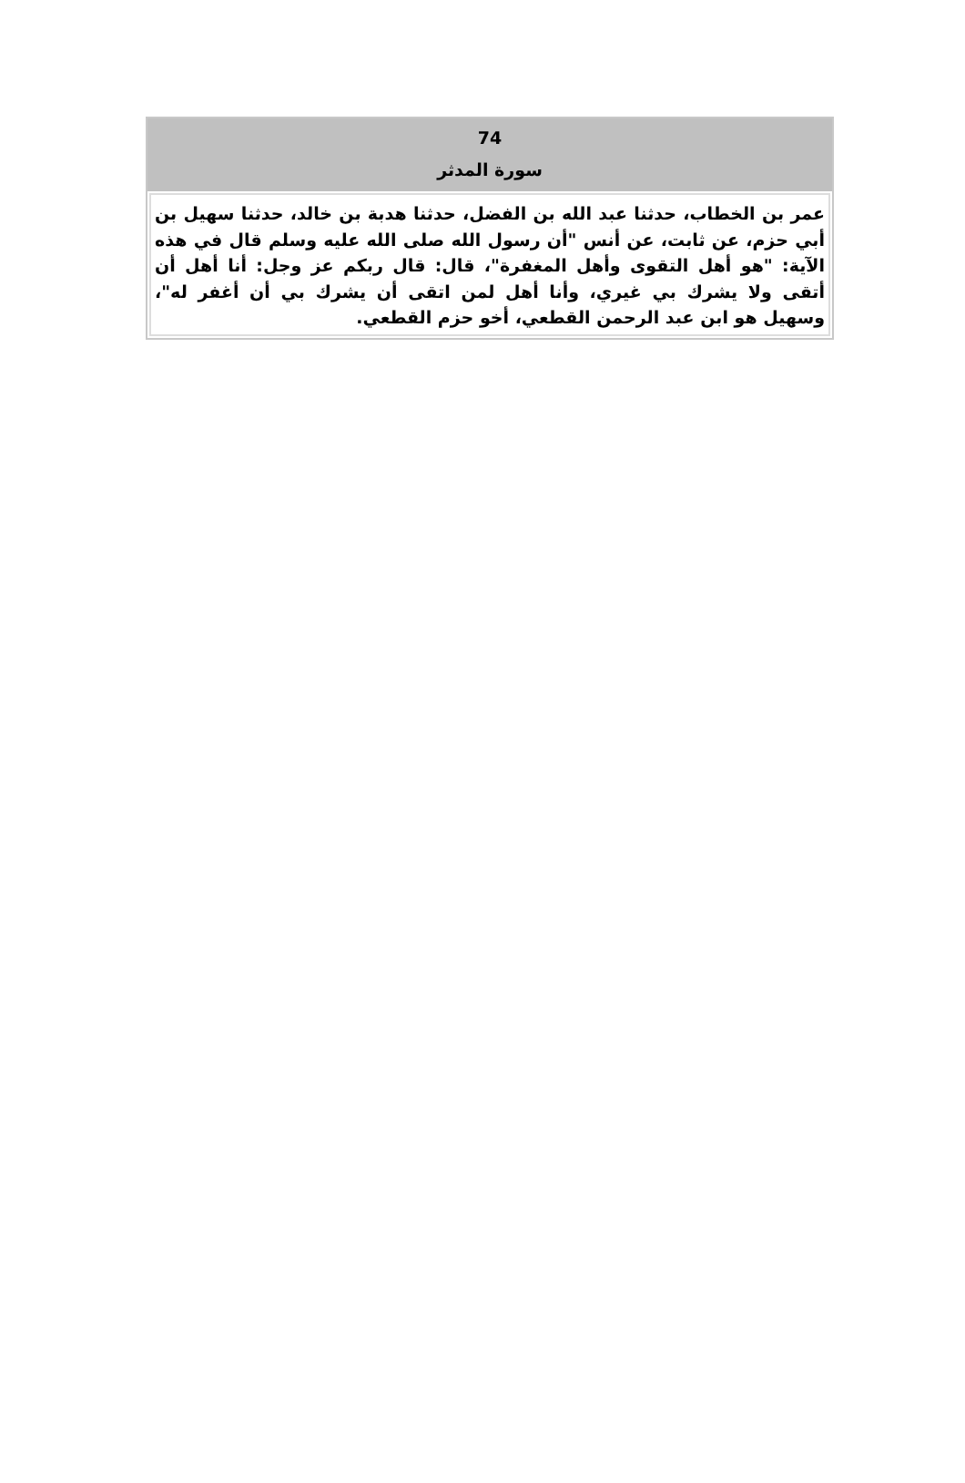74
سورة المدثر
عمر بن الخطاب، حدثنا عبد الله بن الفضل، حدثنا هدبة بن خالد، حدثنا سهيل بن أبي حزم، عن ثابت، عن أنس "أن رسول الله صلى الله عليه وسلم قال في هذه الآية: "هو أهل التقوى وأهل المغفرة"، قال: قال ربكم عز وجل: أنا أهل أن أتقى ولا يشرك بي غيري، وأنا أهل لمن اتقى أن يشرك بي أن أغفر له"، وسهيل هو ابن عبد الرحمن القطعي، أخو حزم القطعي.